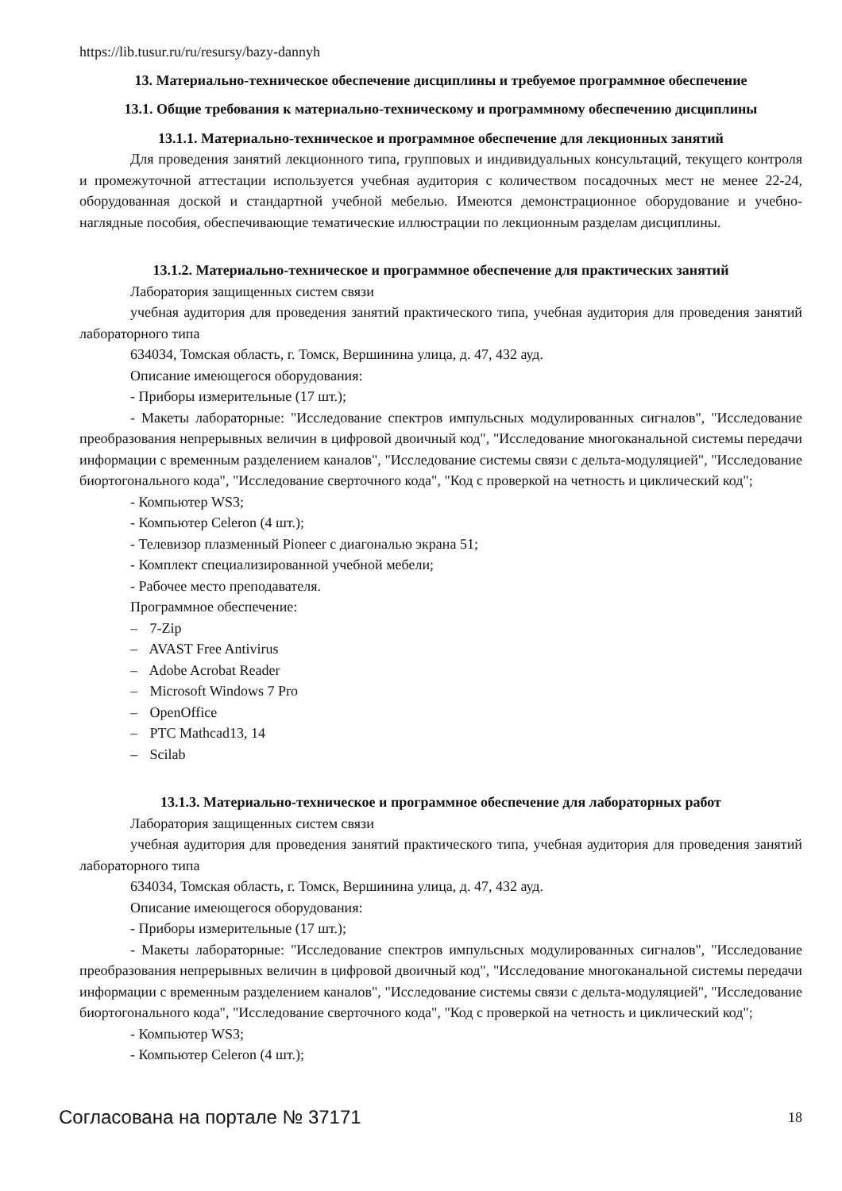https://lib.tusur.ru/ru/resursy/bazy-dannyh
13. Материально-техническое обеспечение дисциплины и требуемое программное обеспечение
13.1. Общие требования к материально-техническому и программному обеспечению дисциплины
13.1.1. Материально-техническое и программное обеспечение для лекционных занятий
Для проведения занятий лекционного типа, групповых и индивидуальных консультаций, текущего контроля и промежуточной аттестации используется учебная аудитория с количеством посадочных мест не менее 22-24, оборудованная доской и стандартной учебной мебелью. Имеются демонстрационное оборудование и учебно-наглядные пособия, обеспечивающие тематические иллюстрации по лекционным разделам дисциплины.
13.1.2. Материально-техническое и программное обеспечение для практических занятий
Лаборатория защищенных систем связи
учебная аудитория для проведения занятий практического типа, учебная аудитория для проведения занятий лабораторного типа
634034, Томская область, г. Томск, Вершинина улица, д. 47, 432 ауд.
Описание имеющегося оборудования:
- Приборы измерительные (17 шт.);
- Макеты лабораторные: "Исследование спектров импульсных модулированных сигналов", "Исследование преобразования непрерывных величин в цифровой двоичный код", "Исследование многоканальной системы передачи информации с временным разделением каналов", "Исследование системы связи с дельта-модуляцией", "Исследование биортогонального кода", "Исследование сверточного кода", "Код с проверкой на четность и циклический код";
- Компьютер WS3;
- Компьютер Celeron (4 шт.);
- Телевизор плазменный Pioneer с диагональю экрана 51;
- Комплект специализированной учебной мебели;
- Рабочее место преподавателя.
Программное обеспечение:
– 7-Zip
– AVAST Free Antivirus
– Adobe Acrobat Reader
– Microsoft Windows 7 Pro
– OpenOffice
– PTC Mathcad13, 14
– Scilab
13.1.3. Материально-техническое и программное обеспечение для лабораторных работ
Лаборатория защищенных систем связи
учебная аудитория для проведения занятий практического типа, учебная аудитория для проведения занятий лабораторного типа
634034, Томская область, г. Томск, Вершинина улица, д. 47, 432 ауд.
Описание имеющегося оборудования:
- Приборы измерительные (17 шт.);
- Макеты лабораторные: "Исследование спектров импульсных модулированных сигналов", "Исследование преобразования непрерывных величин в цифровой двоичный код", "Исследование многоканальной системы передачи информации с временным разделением каналов", "Исследование системы связи с дельта-модуляцией", "Исследование биортогонального кода", "Исследование сверточного кода", "Код с проверкой на четность и циклический код";
- Компьютер WS3;
- Компьютер Celeron (4 шт.);
Согласована на портале № 37171 18